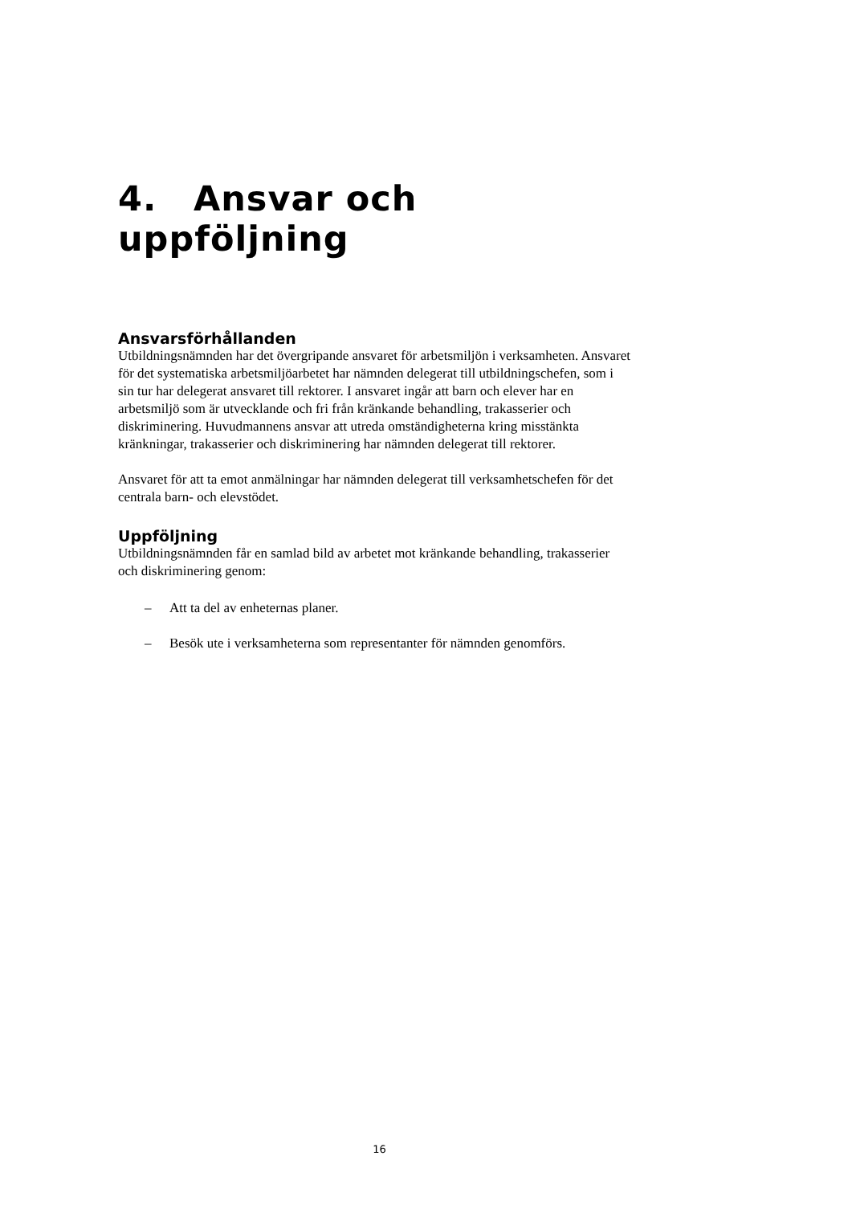4. Ansvar och uppföljning
Ansvarsförhållanden
Utbildningsnämnden har det övergripande ansvaret för arbetsmiljön i verksamheten. Ansvaret för det systematiska arbetsmiljöarbetet har nämnden delegerat till utbildningschefen, som i sin tur har delegerat ansvaret till rektorer. I ansvaret ingår att barn och elever har en arbetsmiljö som är utvecklande och fri från kränkande behandling, trakasserier och diskriminering. Huvudmannens ansvar att utreda omständigheterna kring misstänkta kränkningar, trakasserier och diskriminering har nämnden delegerat till rektorer.
Ansvaret för att ta emot anmälningar har nämnden delegerat till verksamhetschefen för det centrala barn- och elevstödet.
Uppföljning
Utbildningsnämnden får en samlad bild av arbetet mot kränkande behandling, trakasserier och diskriminering genom:
– Att ta del av enheternas planer.
– Besök ute i verksamheterna som representanter för nämnden genomförs.
16